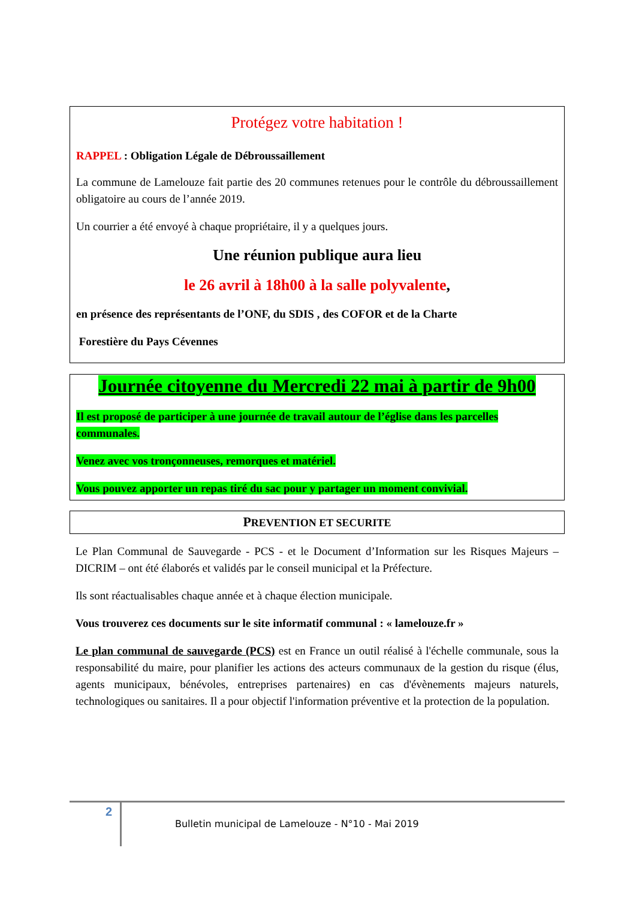Protégez votre habitation !
RAPPEL : Obligation Légale de Débroussaillement
La commune de Lamelouze fait partie des 20 communes retenues pour le contrôle du débroussaillement obligatoire au cours de l’année 2019.
Un courrier a été envoyé à chaque propriétaire, il y a quelques jours.
Une réunion publique aura lieu
le 26 avril à 18h00 à la salle polyvalente,
en présence des représentants de l’ONF, du SDIS , des COFOR et de la Charte
Forestière du Pays Cévennes
Journée citoyenne du Mercredi 22 mai à partir de 9h00
Il est proposé de participer à une journée de travail autour de l’église dans les parcelles communales.
Venez avec vos tronçonneuses, remorques et matériel.
Vous pouvez apporter un repas tiré du sac pour y partager un moment convivial.
PREVENTION ET SECURITE
Le Plan Communal de Sauvegarde - PCS - et le Document d’Information sur les Risques Majeurs – DICRIM – ont été élaborés et validés par le conseil municipal et la Préfecture.
Ils sont réactualisables chaque année et à chaque élection municipale.
Vous trouverez ces documents sur le site informatif communal : « lamelouze.fr »
Le plan communal de sauvegarde (PCS) est en France un outil réalisé à l'échelle communale, sous la responsabilité du maire, pour planifier les actions des acteurs communaux de la gestion du risque (élus, agents municipaux, bénévoles, entreprises partenaires) en cas d'évènements majeurs naturels, technologiques ou sanitaires. Il a pour objectif l'information préventive et la protection de la population.
2
Bulletin municipal de Lamelouze - N°10 - Mai 2019